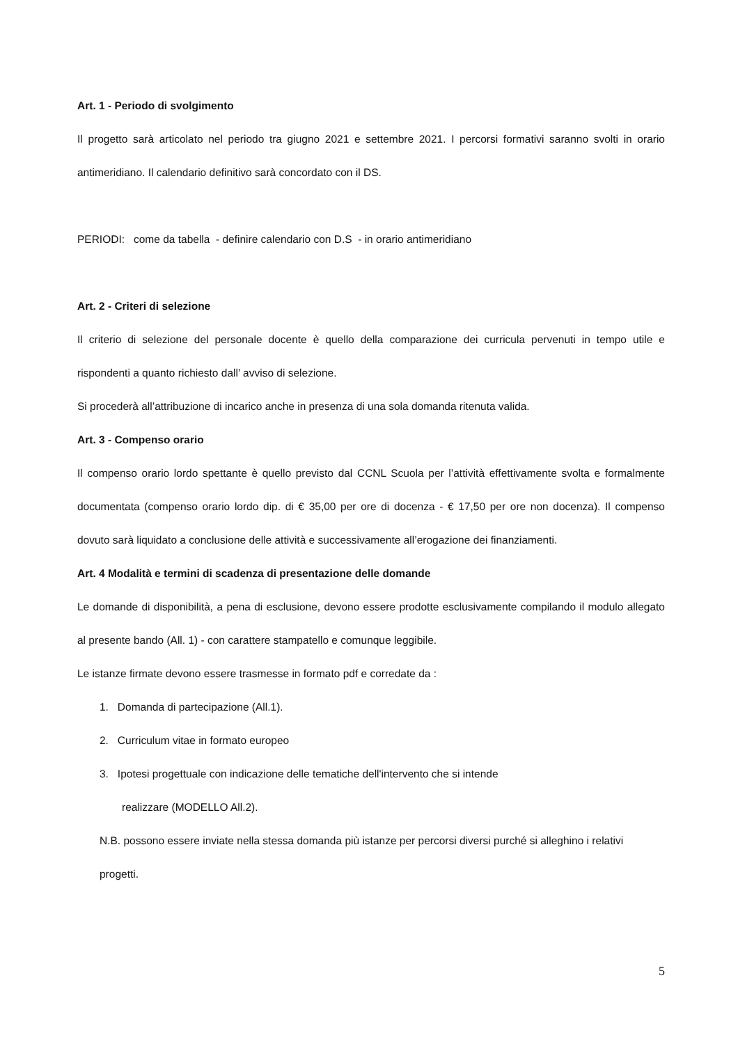Art. 1 - Periodo di svolgimento
Il progetto sarà articolato nel periodo tra giugno 2021 e settembre 2021. I percorsi formativi saranno svolti in orario antimeridiano. Il calendario definitivo sarà concordato con il DS.
PERIODI: come da tabella - definire calendario con D.S - in orario antimeridiano
Art. 2 - Criteri di selezione
Il criterio di selezione del personale docente è quello della comparazione dei curricula pervenuti in tempo utile e rispondenti a quanto richiesto dall’ avviso di selezione.
Si procederà all’attribuzione di incarico anche in presenza di una sola domanda ritenuta valida.
Art. 3 - Compenso orario
Il compenso orario lordo spettante è quello previsto dal CCNL Scuola per l’attività effettivamente svolta e formalmente documentata (compenso orario lordo dip. di € 35,00 per ore di docenza - € 17,50 per ore non docenza). Il compenso dovuto sarà liquidato a conclusione delle attività e successivamente all’erogazione dei finanziamenti.
Art. 4 Modalità e termini di scadenza di presentazione delle domande
Le domande di disponibilità, a pena di esclusione, devono essere prodotte esclusivamente compilando il modulo allegato al presente bando (All. 1) - con carattere stampatello e comunque leggibile.
Le istanze firmate devono essere trasmesse in formato pdf e corredate da :
1. Domanda di partecipazione (All.1).
2. Curriculum vitae in formato europeo
3. Ipotesi progettuale con indicazione delle tematiche dell'intervento che si intende
realizzare (MODELLO All.2).
N.B. possono essere inviate nella stessa domanda più istanze per percorsi diversi purché si alleghino i relativi progetti.
5